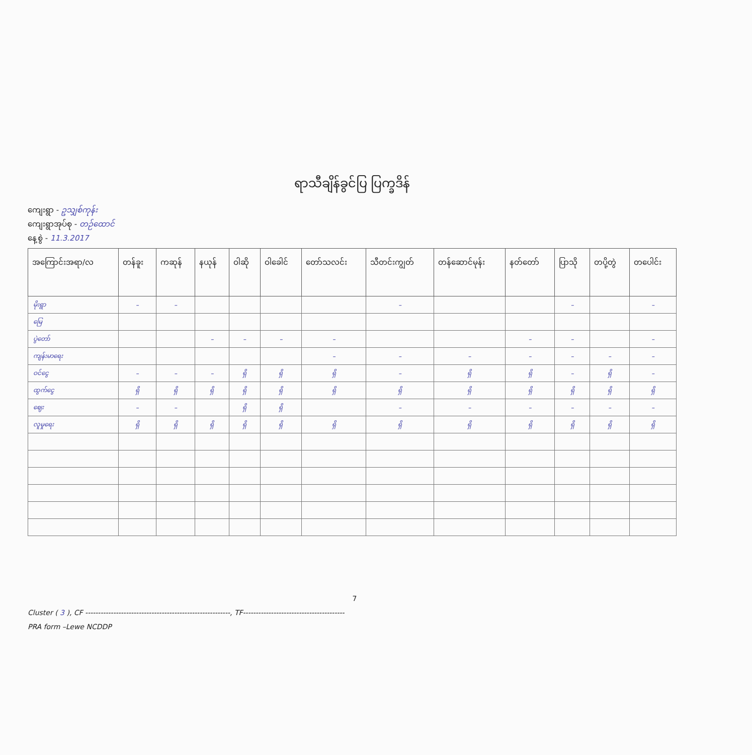ရာသီချိန်ခွင်ပြ ပြက္ခဒိန်
ကျေးရွာ - ဥသျှစ်ကုန်း
ကျေးရွာအုပ်စု - တဉ်ထောင်
နေ့စွဲ - 11.3.2017
| အကြောင်းအရာ/လ | တန်ခူး | ကဆုန် | နယုန် | ဝါဆို | ဝါခေါင် | တော်သလင်း | သီတင်းကျွတ် | တန်ဆောင်မုန်း | နတ်တော် | ပြာသို | တပို့တွဲ | တပေါင်း |
| --- | --- | --- | --- | --- | --- | --- | --- | --- | --- | --- | --- | --- |
| မိုးရွာ | – | – | | | | | – | | | – | | – |
| မြေ | | | | | | | | | | | | |
| ပွဲတော် | | | – | – | – | – | | | – | – | | – |
| ကျန်းမာရေး | | | | | | – | – | – | – | – | – | – |
| ဝင်ငွေ | – | – | – | ရှိ | ရှိ | ရှိ | – | ရှိ | ရှိ | – | ရှိ | – |
| ထွက်ငွေ | ရှိ | ရှိ | ရှိ | ရှိ | ရှိ | ရှိ | ရှိ | ရှိ | ရှိ | ရှိ | ရှိ | ရှိ |
| ဈေး | – | – | | ရှိ | ရှိ | | – | – | – | – | – | – |
| လူမှုရေး | ရှိ | ရှိ | ရှိ | ရှိ | ရှိ | ရှိ | ရှိ | ရှိ | ရှိ | ရှိ | ရှိ | ရှိ |
7
Cluster ( 3 ), CF ---------------------------------------------------------, TF----------------------------------------
PRA form –Lewe NCDDP